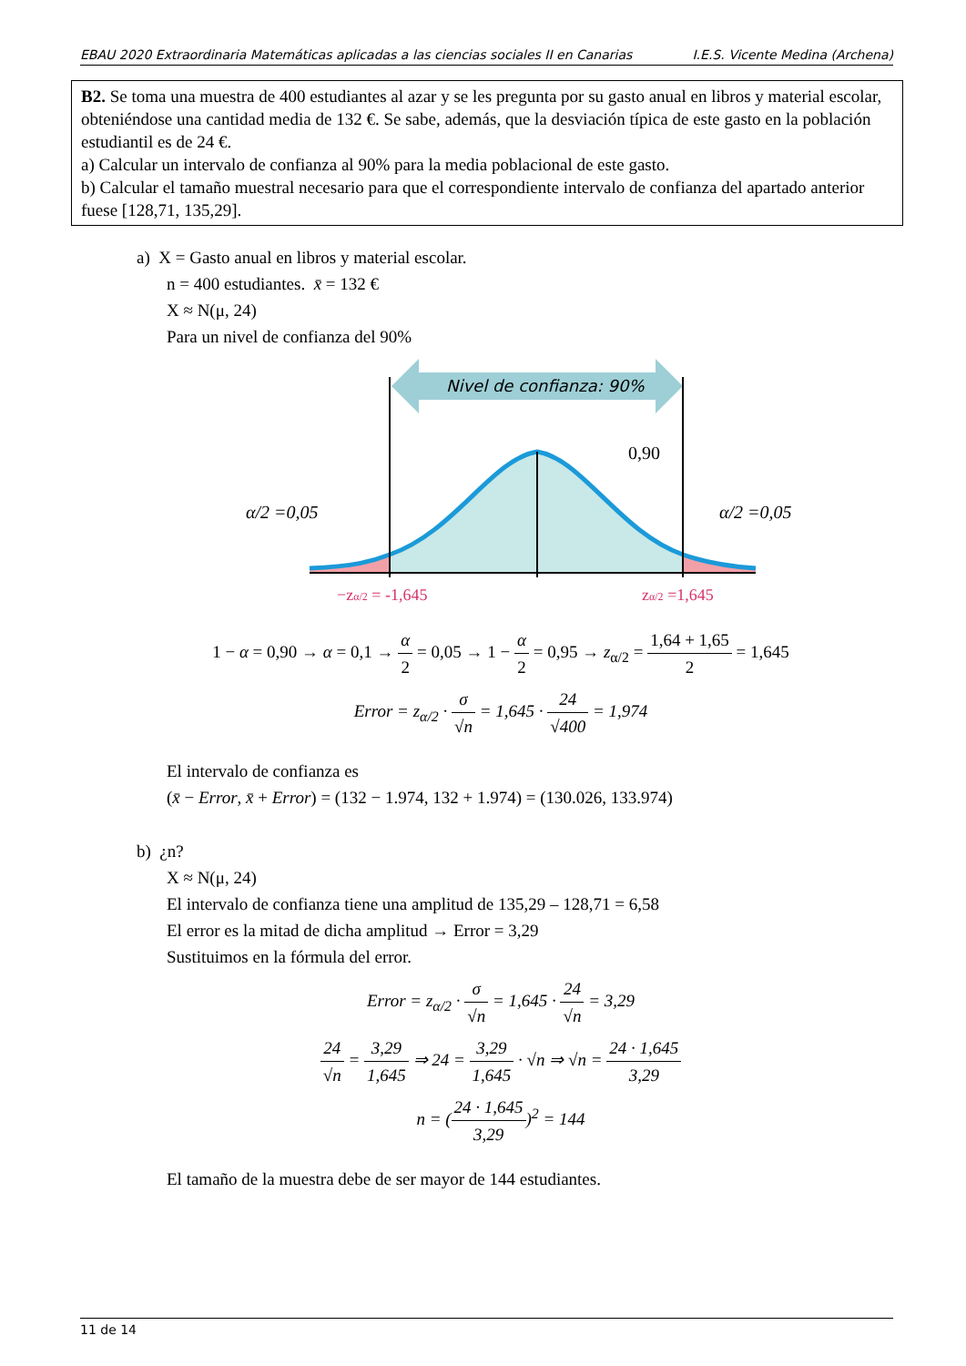EBAU 2020 Extraordinaria Matemáticas aplicadas a las ciencias sociales II en Canarias I.E.S. Vicente Medina (Archena)
B2. Se toma una muestra de 400 estudiantes al azar y se les pregunta por su gasto anual en libros y material escolar, obteniéndose una cantidad media de 132 €. Se sabe, además, que la desviación típica de este gasto en la población estudiantil es de 24 €.
a) Calcular un intervalo de confianza al 90% para la media poblacional de este gasto.
b) Calcular el tamaño muestral necesario para que el correspondiente intervalo de confianza del apartado anterior fuese [128,71, 135,29].
a) X = Gasto anual en libros y material escolar.
n = 400 estudiantes. x̄ = 132 €
X ≈ N(μ, 24)
Para un nivel de confianza del 90%
Nivel de confianza: 90%
0,90
α/2 =0,05
α/2 =0,05
−zα/2 = -1,645
zα/2 =1,645
1 − α = 0,90 → α = 0,1 → α 2 = 0,05 → 1 − α 2 = 0,95 → z<sub>α/2</sub> = 1,64 + 1,65 2 = 1,645
Error = z<sub>α/2</sub> · σ √n = 1,645 · 24 √400 = 1,974
El intervalo de confianza es
(x̄ − Error, x̄ + Error) = (132 − 1.974, 132 + 1.974) = (130.026, 133.974)
b) ¿n?
X ≈ N(μ, 24)
El intervalo de confianza tiene una amplitud de 135,29 – 128,71 = 6,58
El error es la mitad de dicha amplitud → Error = 3,29
Sustituimos en la fórmula del error.
Error = z<sub>α/2</sub> · σ √n = 1,645 · 24 √n = 3,29
24 √n = 3,29 1,645 ⇒ 24 = 3,29 1,645 · √n ⇒ √n = 24 · 1,645 3,29
n = (24 · 1,645 3,29)<sup>2</sup> = 144
El tamaño de la muestra debe de ser mayor de 144 estudiantes.
11 de 14